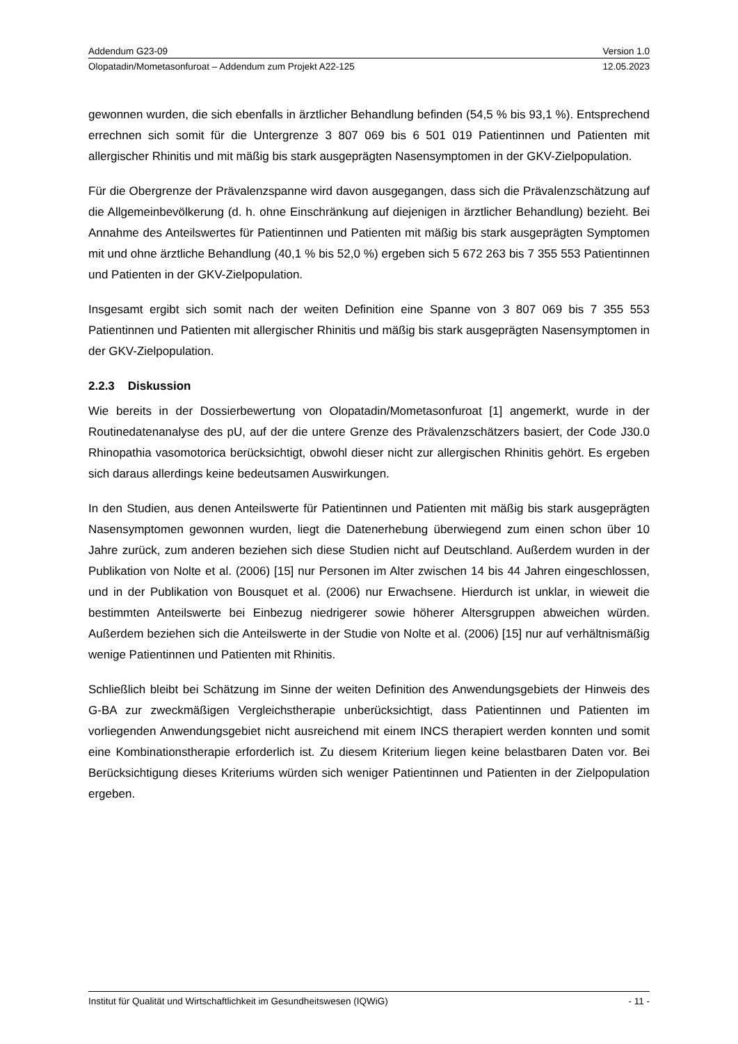Addendum G23-09 Version 1.0
Olopatadin/Mometasonfuroat – Addendum zum Projekt A22-125 12.05.2023
gewonnen wurden, die sich ebenfalls in ärztlicher Behandlung befinden (54,5 % bis 93,1 %). Entsprechend errechnen sich somit für die Untergrenze 3 807 069 bis 6 501 019 Patientinnen und Patienten mit allergischer Rhinitis und mit mäßig bis stark ausgeprägten Nasensymptomen in der GKV-Zielpopulation.
Für die Obergrenze der Prävalenzspanne wird davon ausgegangen, dass sich die Prävalenzschätzung auf die Allgemeinbevölkerung (d. h. ohne Einschränkung auf diejenigen in ärztlicher Behandlung) bezieht. Bei Annahme des Anteilswertes für Patientinnen und Patienten mit mäßig bis stark ausgeprägten Symptomen mit und ohne ärztliche Behandlung (40,1 % bis 52,0 %) ergeben sich 5 672 263 bis 7 355 553 Patientinnen und Patienten in der GKV-Zielpopulation.
Insgesamt ergibt sich somit nach der weiten Definition eine Spanne von 3 807 069 bis 7 355 553 Patientinnen und Patienten mit allergischer Rhinitis und mäßig bis stark ausgeprägten Nasensymptomen in der GKV-Zielpopulation.
2.2.3 Diskussion
Wie bereits in der Dossierbewertung von Olopatadin/Mometasonfuroat [1] angemerkt, wurde in der Routinedatenanalyse des pU, auf der die untere Grenze des Prävalenzschätzers basiert, der Code J30.0 Rhinopathia vasomotorica berücksichtigt, obwohl dieser nicht zur allergischen Rhinitis gehört. Es ergeben sich daraus allerdings keine bedeutsamen Auswirkungen.
In den Studien, aus denen Anteilswerte für Patientinnen und Patienten mit mäßig bis stark ausgeprägten Nasensymptomen gewonnen wurden, liegt die Datenerhebung überwiegend zum einen schon über 10 Jahre zurück, zum anderen beziehen sich diese Studien nicht auf Deutschland. Außerdem wurden in der Publikation von Nolte et al. (2006) [15] nur Personen im Alter zwischen 14 bis 44 Jahren eingeschlossen, und in der Publikation von Bousquet et al. (2006) nur Erwachsene. Hierdurch ist unklar, in wieweit die bestimmten Anteilswerte bei Einbezug niedrigerer sowie höherer Altersgruppen abweichen würden. Außerdem beziehen sich die Anteilswerte in der Studie von Nolte et al. (2006) [15] nur auf verhältnismäßig wenige Patientinnen und Patienten mit Rhinitis.
Schließlich bleibt bei Schätzung im Sinne der weiten Definition des Anwendungsgebiets der Hinweis des G-BA zur zweckmäßigen Vergleichstherapie unberücksichtigt, dass Patientinnen und Patienten im vorliegenden Anwendungsgebiet nicht ausreichend mit einem INCS therapiert werden konnten und somit eine Kombinationstherapie erforderlich ist. Zu diesem Kriterium liegen keine belastbaren Daten vor. Bei Berücksichtigung dieses Kriteriums würden sich weniger Patientinnen und Patienten in der Zielpopulation ergeben.
Institut für Qualität und Wirtschaftlichkeit im Gesundheitswesen (IQWiG) - 11 -